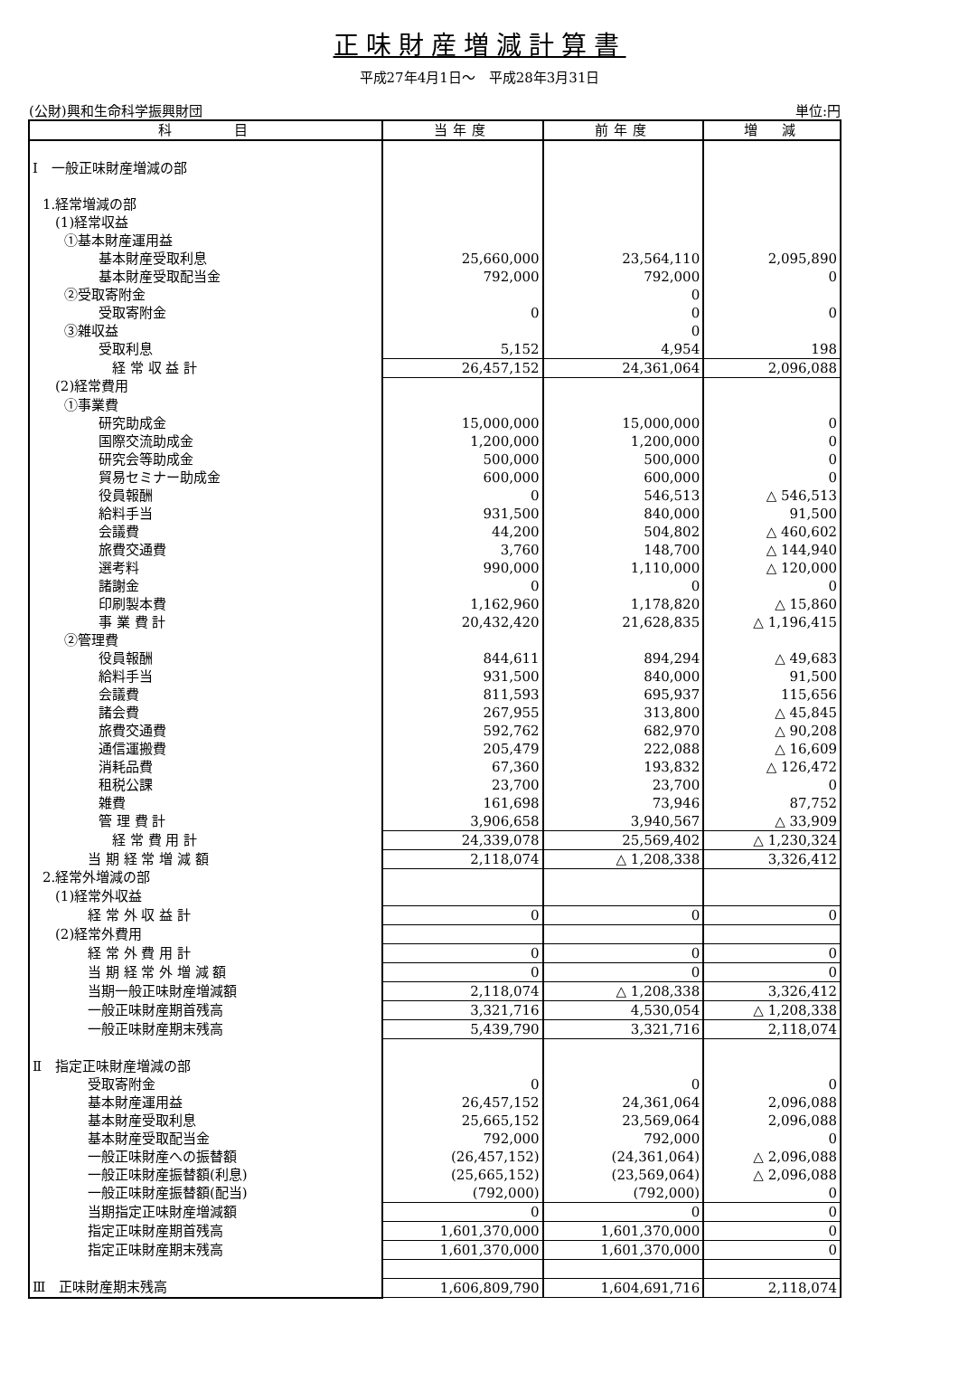正味財産増減計算書
平成27年4月1日～　平成28年3月31日
(公財)興和生命科学振興財団 単位:円
| 科 目 | 当年度 | 前年度 | 増 減 |
| --- | --- | --- | --- |
| Ⅰ 一般正味財産増減の部 | | | |
| 1.経常増減の部 | | | |
| (1)経常収益 | | | |
| ①基本財産運用益 | | | |
| 基本財産受取利息 | 25,660,000 | 23,564,110 | 2,095,890 |
| 基本財産受取配当金 | 792,000 | 792,000 | 0 |
| ②受取寄附金 | | 0 | |
| 受取寄附金 | 0 | 0 | 0 |
| ③雑収益 | | 0 | |
| 受取利息 | 5,152 | 4,954 | 198 |
| 経 常 収 益 計 | 26,457,152 | 24,361,064 | 2,096,088 |
| (2)経常費用 | | | |
| ①事業費 | | | |
| 研究助成金 | 15,000,000 | 15,000,000 | 0 |
| 国際交流助成金 | 1,200,000 | 1,200,000 | 0 |
| 研究会等助成金 | 500,000 | 500,000 | 0 |
| 貿易セミナー助成金 | 600,000 | 600,000 | 0 |
| 役員報酬 | 0 | 546,513 | △ 546,513 |
| 給料手当 | 931,500 | 840,000 | 91,500 |
| 会議費 | 44,200 | 504,802 | △ 460,602 |
| 旅費交通費 | 3,760 | 148,700 | △ 144,940 |
| 選考料 | 990,000 | 1,110,000 | △ 120,000 |
| 諸謝金 | 0 | 0 | 0 |
| 印刷製本費 | 1,162,960 | 1,178,820 | △ 15,860 |
| 事 業 費 計 | 20,432,420 | 21,628,835 | △ 1,196,415 |
| ②管理費 | | | |
| 役員報酬 | 844,611 | 894,294 | △ 49,683 |
| 給料手当 | 931,500 | 840,000 | 91,500 |
| 会議費 | 811,593 | 695,937 | 115,656 |
| 諸会費 | 267,955 | 313,800 | △ 45,845 |
| 旅費交通費 | 592,762 | 682,970 | △ 90,208 |
| 通信運搬費 | 205,479 | 222,088 | △ 16,609 |
| 消耗品費 | 67,360 | 193,832 | △ 126,472 |
| 租税公課 | 23,700 | 23,700 | 0 |
| 雑費 | 161,698 | 73,946 | 87,752 |
| 管 理 費 計 | 3,906,658 | 3,940,567 | △ 33,909 |
| 経 常 費 用 計 | 24,339,078 | 25,569,402 | △ 1,230,324 |
| 当 期 経 常 増 減 額 | 2,118,074 | △ 1,208,338 | 3,326,412 |
| 2.経常外増減の部 | | | |
| (1)経常外収益 | | | |
| 経 常 外 収 益 計 | 0 | 0 | 0 |
| (2)経常外費用 | | | |
| 経 常 外 費 用 計 | 0 | 0 | 0 |
| 当 期 経 常 外 増 減 額 | 0 | 0 | 0 |
| 当期一般正味財産増減額 | 2,118,074 | △ 1,208,338 | 3,326,412 |
| 一般正味財産期首残高 | 3,321,716 | 4,530,054 | △ 1,208,338 |
| 一般正味財産期末残高 | 5,439,790 | 3,321,716 | 2,118,074 |
| Ⅱ 指定正味財産増減の部 | | | |
| 受取寄附金 | 0 | 0 | 0 |
| 基本財産運用益 | 26,457,152 | 24,361,064 | 2,096,088 |
| 基本財産受取利息 | 25,665,152 | 23,569,064 | 2,096,088 |
| 基本財産受取配当金 | 792,000 | 792,000 | 0 |
| 一般正味財産への振替額 | (26,457,152) | (24,361,064) | △ 2,096,088 |
| 一般正味財産振替額(利息) | (25,665,152) | (23,569,064) | △ 2,096,088 |
| 一般正味財産振替額(配当) | (792,000) | (792,000) | 0 |
| 当期指定正味財産増減額 | 0 | 0 | 0 |
| 指定正味財産期首残高 | 1,601,370,000 | 1,601,370,000 | 0 |
| 指定正味財産期末残高 | 1,601,370,000 | 1,601,370,000 | 0 |
| Ⅲ 正味財産期末残高 | 1,606,809,790 | 1,604,691,716 | 2,118,074 |